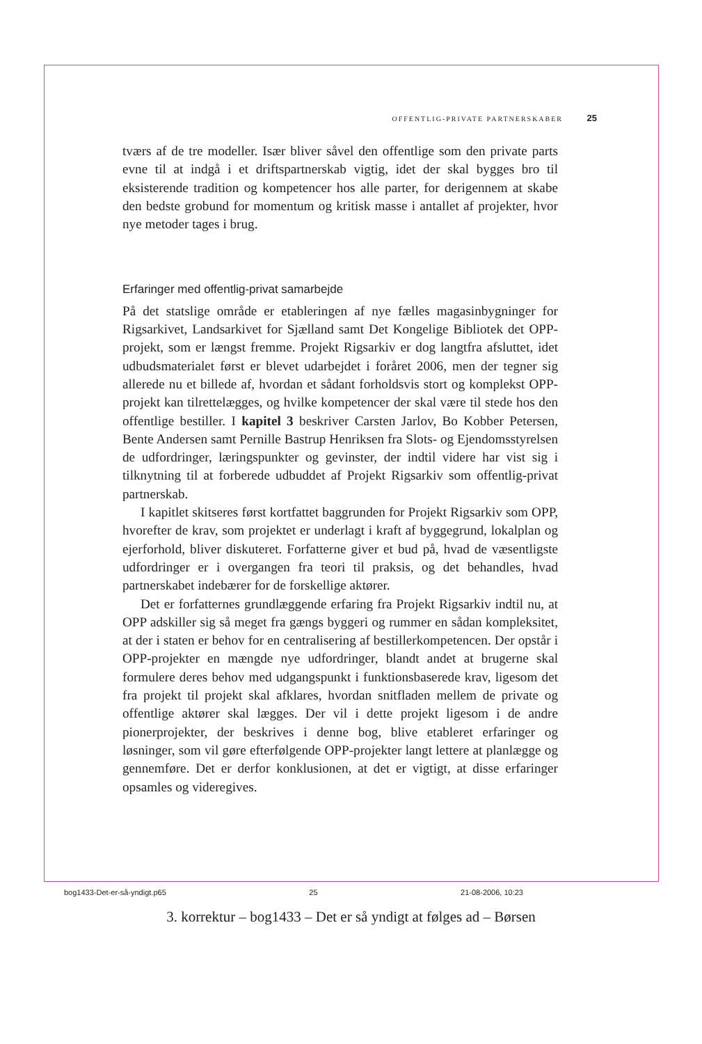OFFENTLIG-PRIVATE PARTNERSKABER 25
tværs af de tre modeller. Især bliver såvel den offentlige som den private parts evne til at indgå i et driftspartnerskab vigtig, idet der skal bygges bro til eksisterende tradition og kompetencer hos alle parter, for derigennem at skabe den bedste grobund for momentum og kritisk masse i antallet af projekter, hvor nye metoder tages i brug.
Erfaringer med offentlig-privat samarbejde
På det statslige område er etableringen af nye fælles magasinbygninger for Rigsarkivet, Landsarkivet for Sjælland samt Det Kongelige Bibliotek det OPP-projekt, som er længst fremme. Projekt Rigsarkiv er dog langtfra afsluttet, idet udbudsmaterialet først er blevet udarbejdet i foråret 2006, men der tegner sig allerede nu et billede af, hvordan et sådant forholdsvis stort og komplekst OPP-projekt kan tilrettelægges, og hvilke kompetencer der skal være til stede hos den offentlige bestiller. I kapitel 3 beskriver Carsten Jarlov, Bo Kobber Petersen, Bente Andersen samt Pernille Bastrup Henriksen fra Slots- og Ejendomsstyrelsen de udfordringer, læringspunkter og gevinster, der indtil videre har vist sig i tilknytning til at forberede udbuddet af Projekt Rigsarkiv som offentlig-privat partnerskab.
I kapitlet skitseres først kortfattet baggrunden for Projekt Rigsarkiv som OPP, hvorefter de krav, som projektet er underlagt i kraft af byggegrund, lokalplan og ejerforhold, bliver diskuteret. Forfatterne giver et bud på, hvad de væsentligste udfordringer er i overgangen fra teori til praksis, og det behandles, hvad partnerskabet indebærer for de forskellige aktører.
Det er forfatternes grundlæggende erfaring fra Projekt Rigsarkiv indtil nu, at OPP adskiller sig så meget fra gængs byggeri og rummer en sådan kompleksitet, at der i staten er behov for en centralisering af bestillerkompetencen. Der opstår i OPP-projekter en mængde nye udfordringer, blandt andet at brugerne skal formulere deres behov med udgangspunkt i funktionsbaserede krav, ligesom det fra projekt til projekt skal afklares, hvordan snitfladen mellem de private og offentlige aktører skal lægges. Der vil i dette projekt ligesom i de andre pionerprojekter, der beskrives i denne bog, blive etableret erfaringer og løsninger, som vil gøre efterfølgende OPP-projekter langt lettere at planlægge og gennemføre. Det er derfor konklusionen, at det er vigtigt, at disse erfaringer opsamles og videregives.
bog1433-Det-er-så-yndigt.p65 25 21-08-2006, 10:23
3. korrektur – bog1433 – Det er så yndigt at følges ad – Børsen